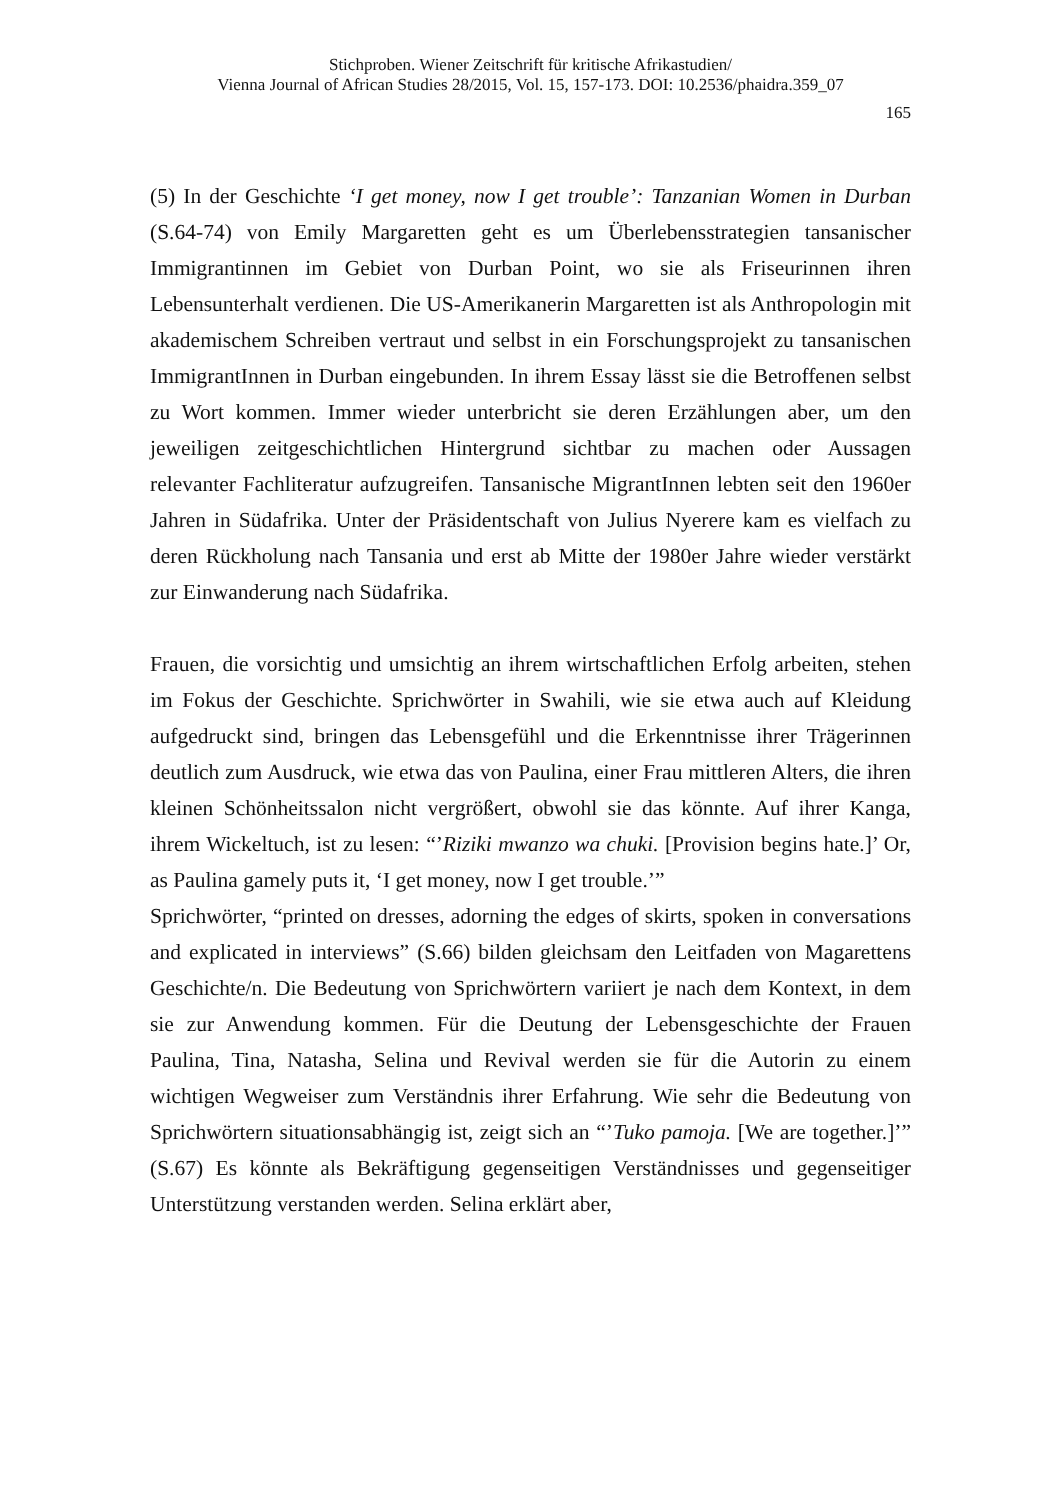Stichproben. Wiener Zeitschrift für kritische Afrikastudien/
Vienna Journal of African Studies 28/2015, Vol. 15, 157-173. DOI: 10.2536/phaidra.359_07
165
(5) In der Geschichte ‘I get money, now I get trouble’: Tanzanian Women in Durban (S.64-74) von Emily Margaretten geht es um Überlebensstrategien tansanischer Immigrantinnen im Gebiet von Durban Point, wo sie als Friseurinnen ihren Lebensunterhalt verdienen. Die US-Amerikanerin Margaretten ist als Anthropologin mit akademischem Schreiben vertraut und selbst in ein Forschungsprojekt zu tansanischen ImmigrantInnen in Durban eingebunden. In ihrem Essay lässt sie die Betroffenen selbst zu Wort kommen. Immer wieder unterbricht sie deren Erzählungen aber, um den jeweiligen zeitgeschichtlichen Hintergrund sichtbar zu machen oder Aussagen relevanter Fachliteratur aufzugreifen. Tansanische MigrantInnen lebten seit den 1960er Jahren in Südafrika. Unter der Präsidentschaft von Julius Nyerere kam es vielfach zu deren Rückholung nach Tansania und erst ab Mitte der 1980er Jahre wieder verstärkt zur Einwanderung nach Südafrika.
Frauen, die vorsichtig und umsichtig an ihrem wirtschaftlichen Erfolg arbeiten, stehen im Fokus der Geschichte. Sprichwörter in Swahili, wie sie etwa auch auf Kleidung aufgedruckt sind, bringen das Lebensgefühl und die Erkenntnisse ihrer Trägerinnen deutlich zum Ausdruck, wie etwa das von Paulina, einer Frau mittleren Alters, die ihren kleinen Schönheitssalon nicht vergrößert, obwohl sie das könnte. Auf ihrer Kanga, ihrem Wickeltuch, ist zu lesen: “’Riziki mwanzo wa chuki. [Provision begins hate.]’ Or, as Paulina gamely puts it, ‘I get money, now I get trouble.’”
Sprichwörter, “printed on dresses, adorning the edges of skirts, spoken in conversations and explicated in interviews” (S.66) bilden gleichsam den Leitfaden von Magarettens Geschichte/n. Die Bedeutung von Sprichwörtern variiert je nach dem Kontext, in dem sie zur Anwendung kommen. Für die Deutung der Lebensgeschichte der Frauen Paulina, Tina, Natasha, Selina und Revival werden sie für die Autorin zu einem wichtigen Wegweiser zum Verständnis ihrer Erfahrung. Wie sehr die Bedeutung von Sprichwörtern situationsabhängig ist, zeigt sich an “’Tuko pamoja. [We are together.]’” (S.67) Es könnte als Bekräftigung gegenseitigen Verständnisses und gegenseitiger Unterstützung verstanden werden. Selina erklärt aber,